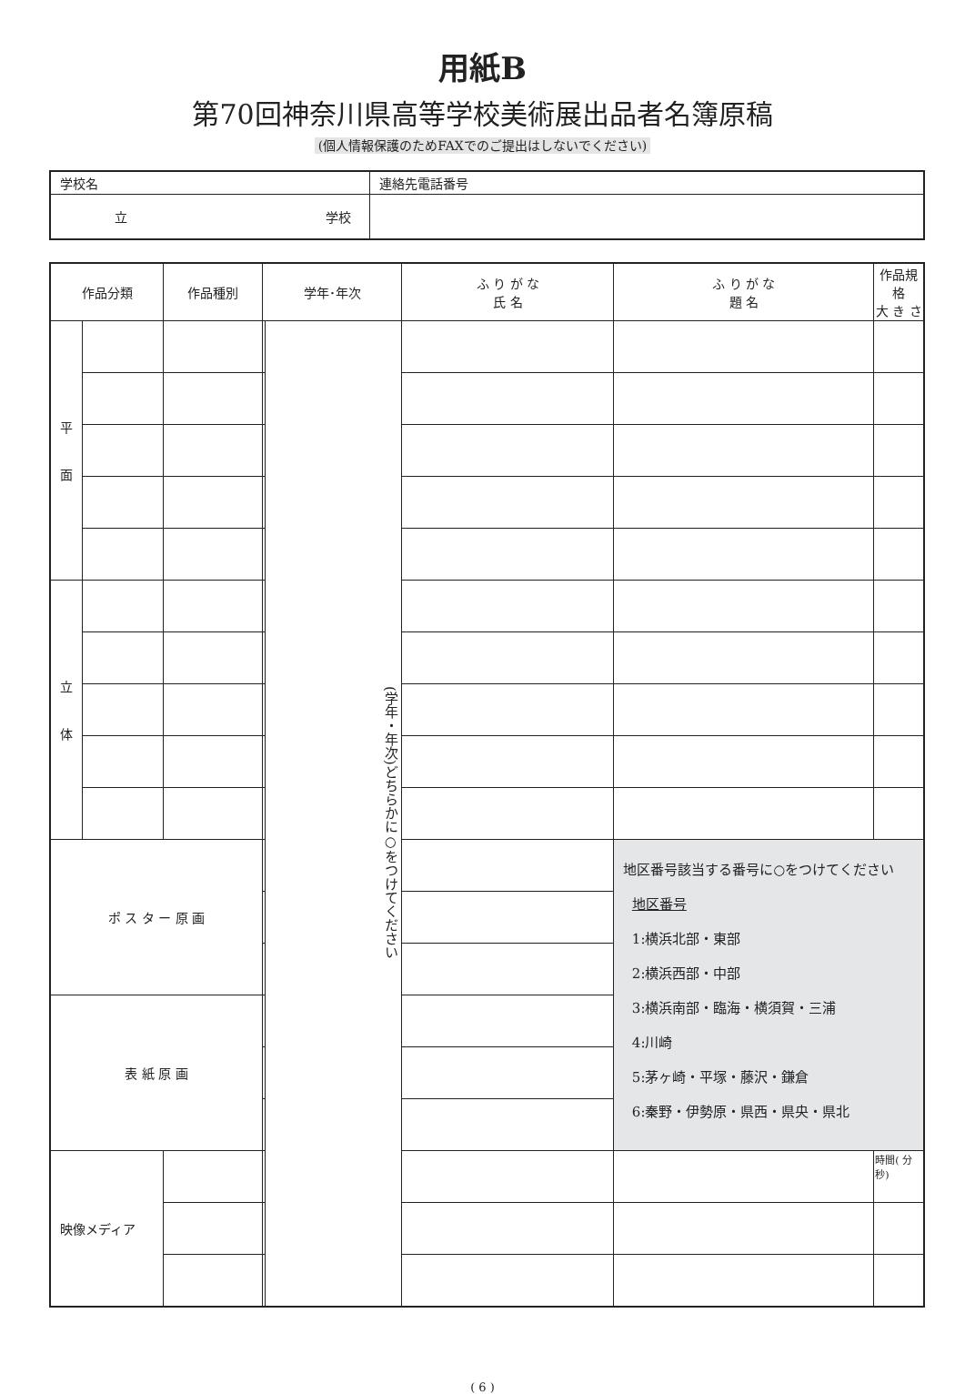用紙B
第70回神奈川県高等学校美術展出品者名簿原稿
(個人情報保護のためFAXでのご提出はしないでください)
| 学校名 | 連絡先電話番号 |
| 立 学校 | |
| 作品分類 | | 作品種別 | 学年･年次 | | ふ り が な 氏 名 | ふ り が な 題 名 | 作品規格 大 き さ |
| --- | --- | --- | --- | --- | --- | --- | --- |
| 平 面 | | | | (学年・年次)どちらかに○をつけてください | | | |
| 立 体 | | | | | | | |
| ポ ス タ ー 原 画 | | | | | | 地区番号該当する番号に○をつけてください 地区番号 1:横浜北部・東部 2:横浜西部・中部 3:横浜南部・臨海・横須賀・三浦 4:川崎 5:茅ヶ崎・平塚・藤沢・鎌倉 6:秦野・伊勢原・県西・県央・県北 | |
| 表 紙 原 画 | | | | | | | |
| 映像メディア | | | | | | | 時間( 分 秒) |
( 6 )